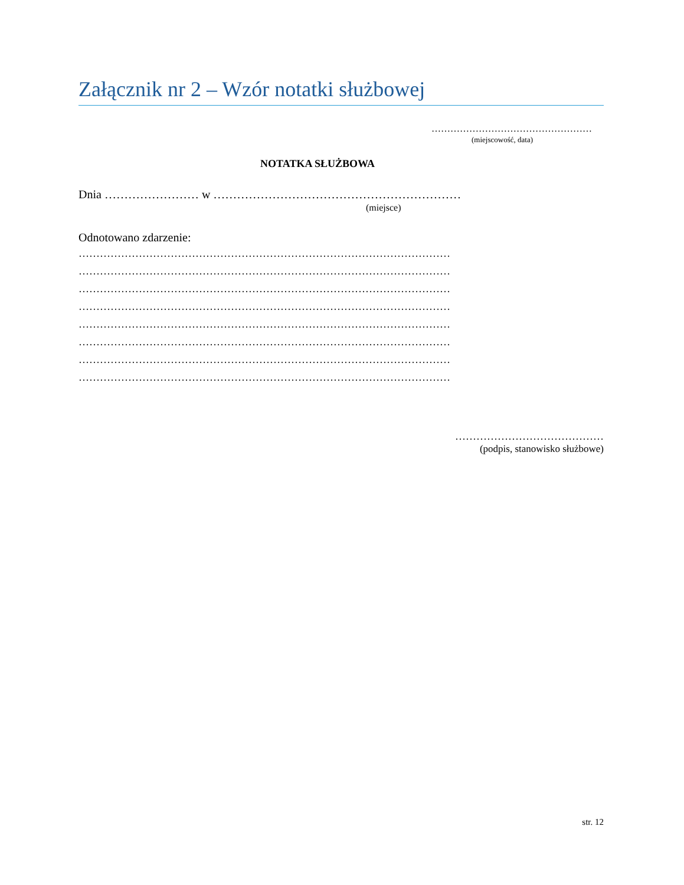Załącznik nr 2 – Wzór notatki służbowej
……………………………………………
(miejscowość, data)
NOTATKA SŁUŻBOWA
Dnia …………………… w ………………………………………………………
(miejsce)
Odnotowano zdarzenie:
……………………………………………………………………………………………
……………………………………………………………………………………………
……………………………………………………………………………………………
……………………………………………………………………………………………
……………………………………………………………………………………………
……………………………………………………………………………………………
……………………………………………………………………………………………
……………………………………………………………………………………………
……………………………………
(podpis, stanowisko służbowe)
str. 12